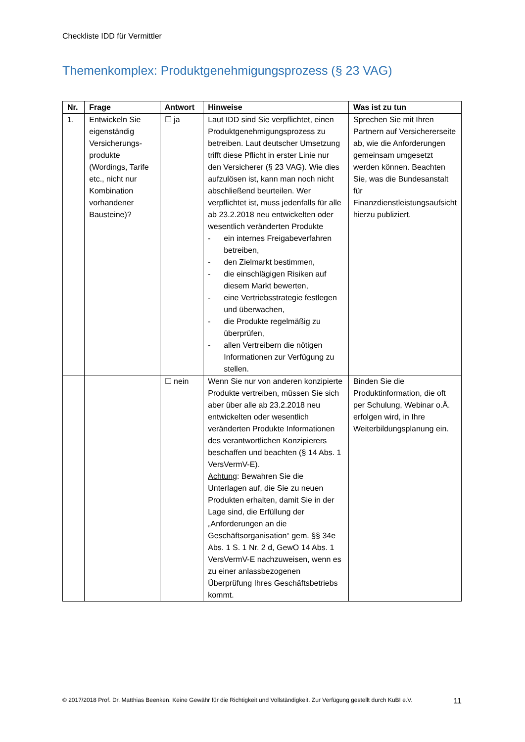Checkliste IDD für Vermittler
Themenkomplex: Produktgenehmigungsprozess (§ 23 VAG)
| Nr. | Frage | Antwort | Hinweise | Was ist zu tun |
| --- | --- | --- | --- | --- |
| 1. | Entwickeln Sie eigenständig Versicherungs­produkte (Wordings, Tarife etc., nicht nur Kombination vorhandener Bausteine)? | ☐ ja | Laut IDD sind Sie verpflichtet, einen Produktgenehmigungsprozess zu betreiben. Laut deutscher Umsetzung trifft diese Pflicht in erster Linie nur den Versicherer (§ 23 VAG). Wie dies aufzulösen ist, kann man noch nicht abschließend beurteilen. Wer verpflichtet ist, muss jedenfalls für alle ab 23.2.2018 neu entwickelten oder wesentlich veränderten Produkte - ein internes Freigabeverfahren betreiben, - den Zielmarkt bestimmen, - die einschlägigen Risiken auf diesem Markt bewerten, - eine Vertriebsstrategie festlegen und überwachen, - die Produkte regelmäßig zu überprüfen, - allen Vertreibern die nötigen Informationen zur Verfügung zu stellen. | Sprechen Sie mit Ihren Partnern auf Versicherer­seite ab, wie die Anforderungen gemeinsam umgesetzt werden können. Beachten Sie, was die Bundesanstalt für Finanzdienstleistungsaufsicht hierzu publiziert. |
| | | ☐ nein | Wenn Sie nur von anderen konzipierte Produkte vertreiben, müssen Sie sich aber über alle ab 23.2.2018 neu entwickelten oder wesentlich veränderten Produkte Informationen des verantwortlichen Konzipierers beschaffen und beachten (§ 14 Abs. 1 VersVermV-E). Achtung : Bewahren Sie die Unterlagen auf, die Sie zu neuen Produkten erhalten, damit Sie in der Lage sind, die Erfüllung der „Anforderungen an die Geschäftsorganisation“ gem. §§ 34e Abs. 1 S. 1 Nr. 2 d, GewO 14 Abs. 1 VersVermV-E nachzuweisen, wenn es zu einer anlassbezogenen Überprüfung Ihres Geschäftsbetriebs kommt. | Binden Sie die Produktinformation, die oft per Schulung, Webinar o.Ä. erfolgen wird, in Ihre Weiterbildungsplanung ein. |
© 2017/2018 Prof. Dr. Matthias Beenken. Keine Gewähr für die Richtigkeit und Vollständigkeit. Zur Verfügung gestellt durch KuBI e.V. 11